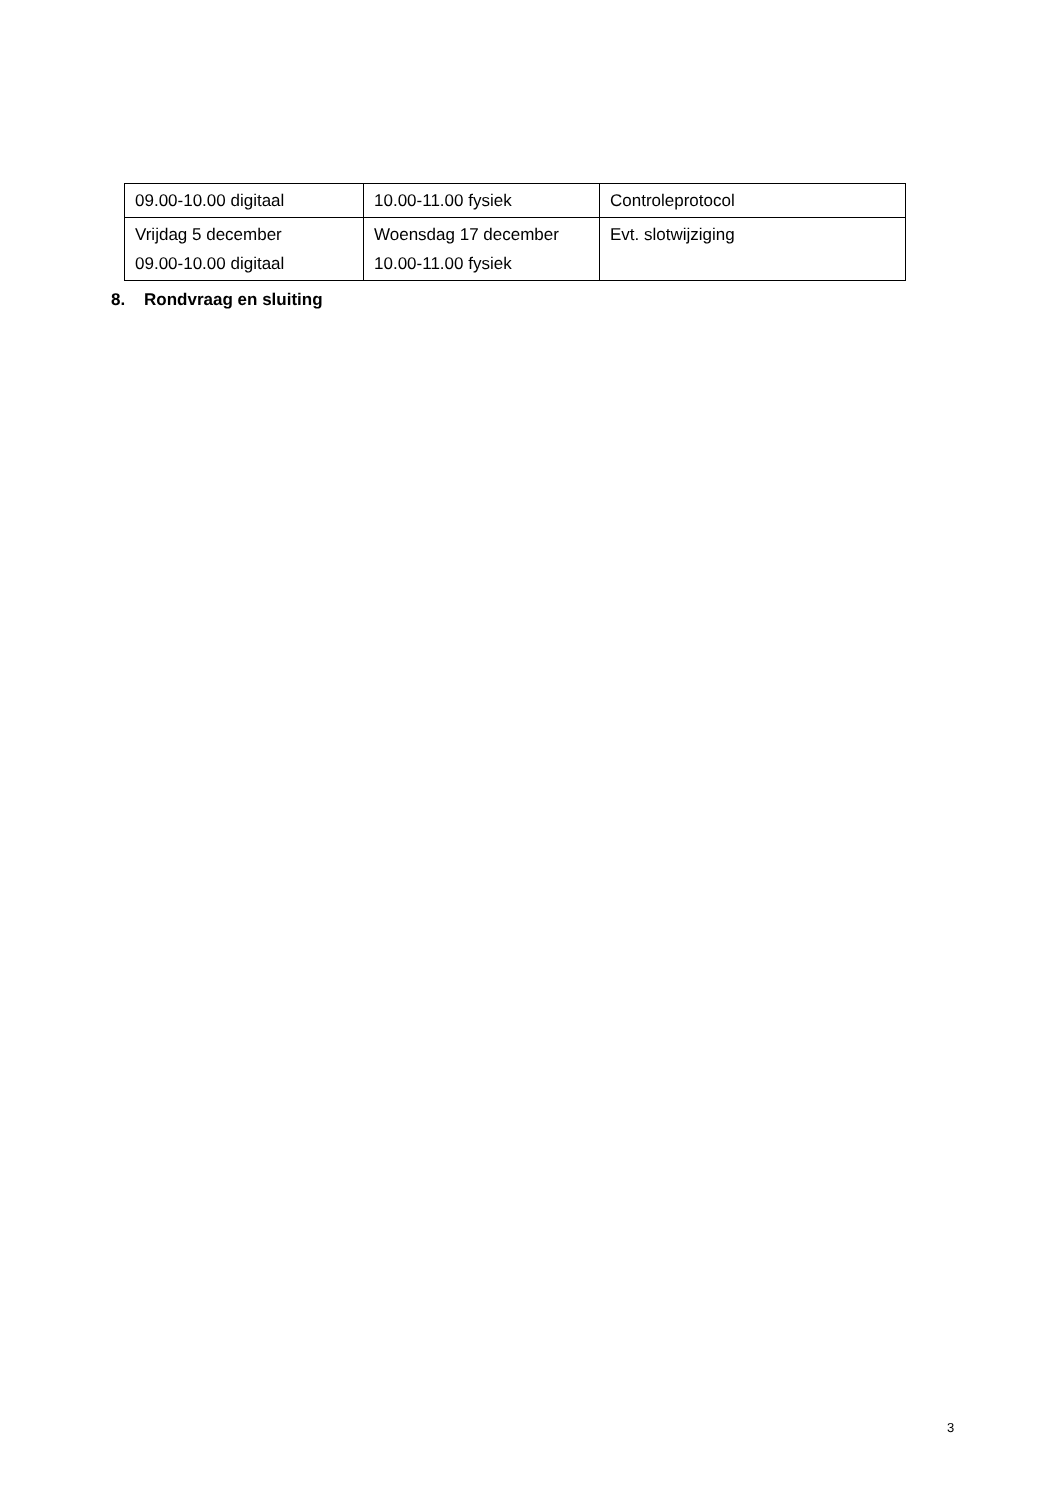| 09.00-10.00 digitaal | 10.00-11.00 fysiek | Controleprotocol |
| Vrijdag 5 december 09.00-10.00 digitaal | Woensdag 17 december 10.00-11.00 fysiek | Evt. slotwijziging |
8. Rondvraag en sluiting
3